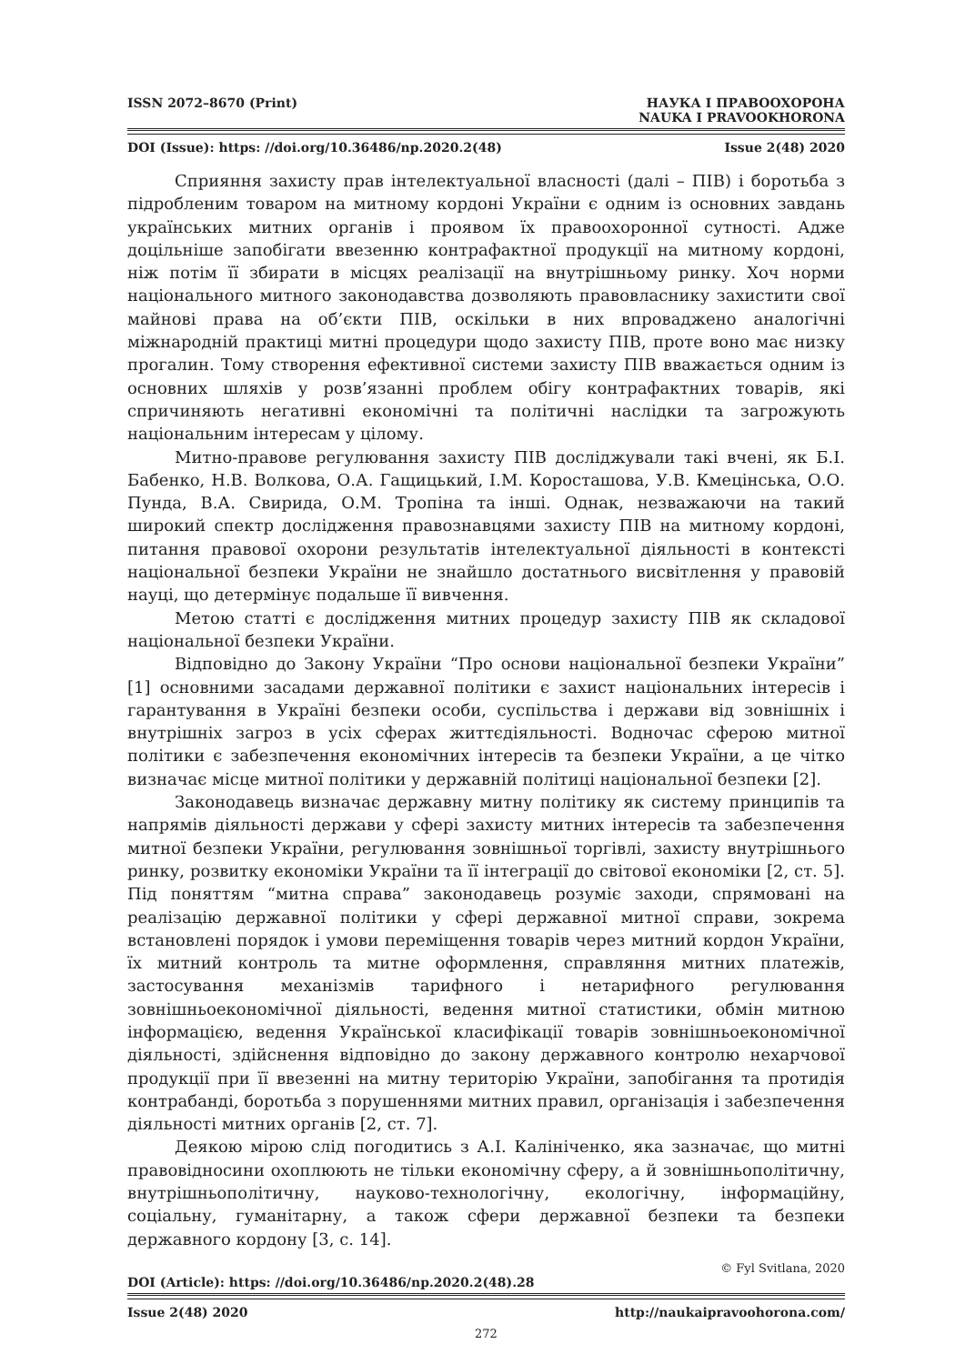ISSN 2072–8670 (Print) НАУКА І ПРАВООХОРОНА
NAUKA I PRAVOOKHORONA
DOI (Issue): https: //doi.org/10.36486/np.2020.2(48) Issue 2(48) 2020
Сприяння захисту прав інтелектуальної власності (далі – ПІВ) і боротьба з підробленим товаром на митному кордоні України є одним із основних завдань українських митних органів і проявом їх правоохоронної сутності. Адже доцільніше запобігати ввезенню контрафактної продукції на митному кордоні, ніж потім її збирати в місцях реалізації на внутрішньому ринку. Хоч норми національного митного законодавства дозволяють правовласнику захистити свої майнові права на об’єкти ПІВ, оскільки в них впроваджено аналогічні міжнародній практиці митні процедури щодо захисту ПІВ, проте воно має низку прогалин. Тому створення ефективної системи захисту ПІВ вважається одним із основних шляхів у розв’язанні проблем обігу контрафактних товарів, які спричиняють негативні економічні та політичні наслідки та загрожують національним інтересам у цілому.
Митно-правове регулювання захисту ПІВ досліджували такі вчені, як Б.І. Бабенко, Н.В. Волкова, О.А. Гащицький, І.М. Коросташова, У.В. Кмецінська, О.О. Пунда, В.А. Свирида, О.М. Тропіна та інші. Однак, незважаючи на такий широкий спектр дослідження правознавцями захисту ПІВ на митному кордоні, питання правової охорони результатів інтелектуальної діяльності в контексті національної безпеки України не знайшло достатнього висвітлення у правовій науці, що детермінує подальше її вивчення.
Метою статті є дослідження митних процедур захисту ПІВ як складової національної безпеки України.
Відповідно до Закону України “Про основи національної безпеки України” [1] основними засадами державної політики є захист національних інтересів і гарантування в Україні безпеки особи, суспільства і держави від зовнішніх і внутрішніх загроз в усіх сферах життєдіяльності. Водночас сферою митної політики є забезпечення економічних інтересів та безпеки України, а це чітко визначає місце митної політики у державній політиці національної безпеки [2].
Законодавець визначає державну митну політику як систему принципів та напрямів діяльності держави у сфері захисту митних інтересів та забезпечення митної безпеки України, регулювання зовнішньої торгівлі, захисту внутрішнього ринку, розвитку економіки України та її інтеграції до світової економіки [2, ст. 5]. Під поняттям “митна справа” законодавець розуміє заходи, спрямовані на реалізацію державної політики у сфері державної митної справи, зокрема встановлені порядок і умови переміщення товарів через митний кордон України, їх митний контроль та митне оформлення, справляння митних платежів, застосування механізмів тарифного і нетарифного регулювання зовнішньоекономічної діяльності, ведення митної статистики, обмін митною інформацією, ведення Української класифікації товарів зовнішньоекономічної діяльності, здійснення відповідно до закону державного контролю нехарчової продукції при її ввезенні на митну територію України, запобігання та протидія контрабанді, боротьба з порушеннями митних правил, організація і забезпечення діяльності митних органів [2, ст. 7].
Деякою мірою слід погодитись з А.І. Калініченко, яка зазначає, що митні правовідносини охоплюють не тільки економічну сферу, а й зовнішньополітичну, внутрішньополітичну, науково-технологічну, екологічну, інформаційну, соціальну, гуманітарну, а також сфери державної безпеки та безпеки державного кордону [3, с. 14].
© Fyl Svitlana, 2020
DOI (Article): https: //doi.org/10.36486/np.2020.2(48).28
Issue 2(48) 2020 http://naukaipravoohorona.com/
272